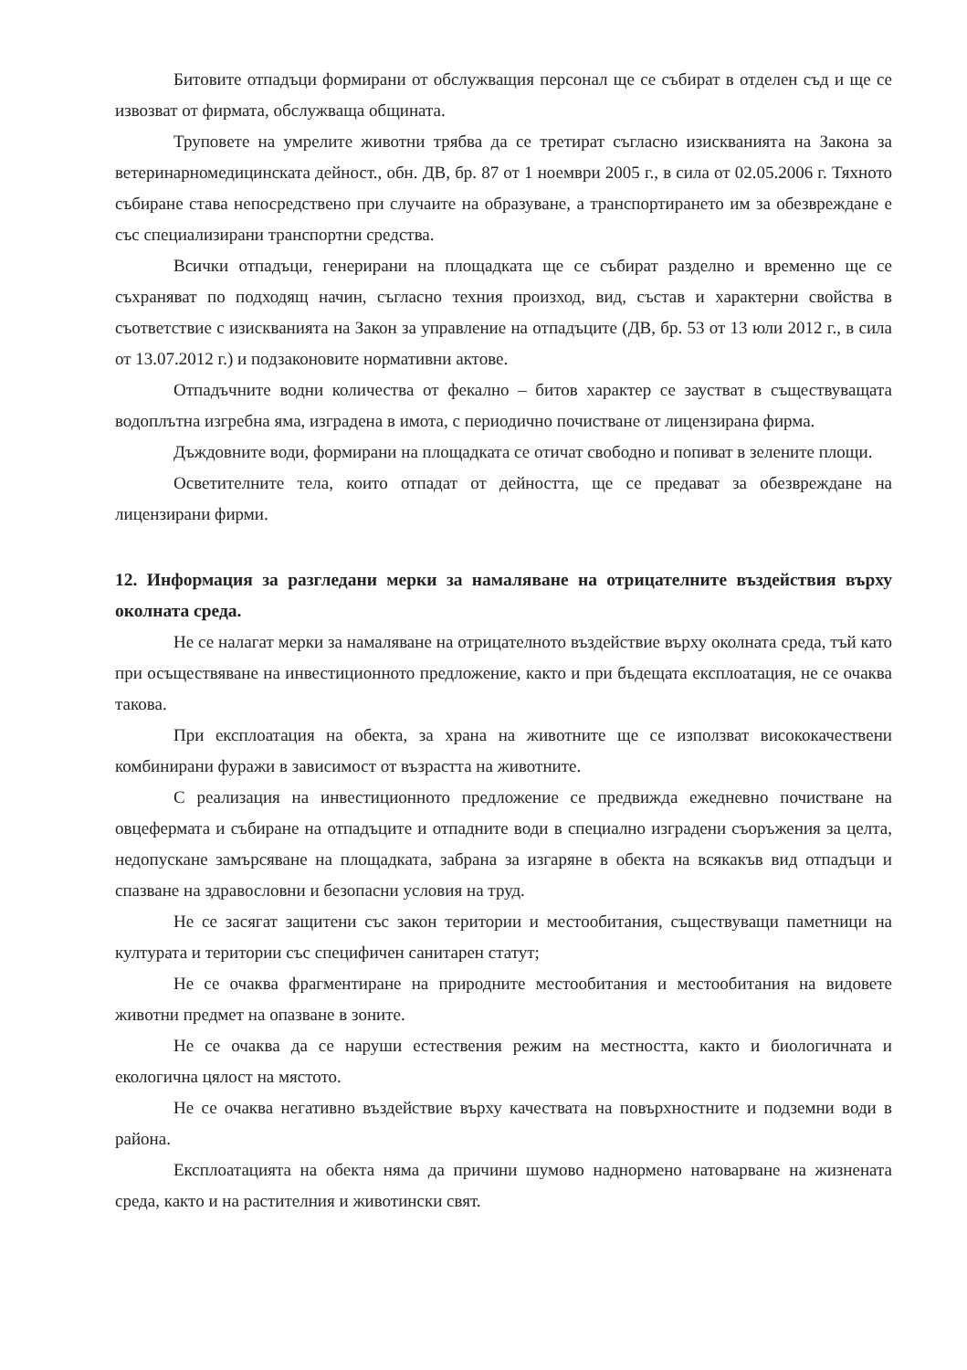Битовите отпадъци формирани от обслужващия персонал ще се събират в отделен съд и ще се извозват от фирмата, обслужваща общината.
Труповете на умрелите животни трябва да се третират съгласно изискванията на Закона за ветеринарномедицинската дейност., обн. ДВ, бр. 87 от 1 ноември 2005 г., в сила от 02.05.2006 г. Тяхното събиране става непосредствено при случаите на образуване, а транспортирането им за обезвреждане е със специализирани транспортни средства.
Всички отпадъци, генерирани на площадката ще се събират разделно и временно ще се съхраняват по подходящ начин, съгласно техния произход, вид, състав и характерни свойства в съответствие с изискванията на Закон за управление на отпадъците (ДВ, бр. 53 от 13 юли 2012 г., в сила от 13.07.2012 г.) и подзаконовите нормативни актове.
Отпадъчните водни количества от фекално – битов характер се заустват в съществуващата водоплътна изгребна яма, изградена в имота, с периодично почистване от лицензирана фирма.
Дъждовните води, формирани на площадката се отичат свободно и попиват в зелените площи.
Осветителните тела, които отпадат от дейността, ще се предават за обезвреждане на лицензирани фирми.
12. Информация за разгледани мерки за намаляване на отрицателните въздействия върху околната среда.
Не се налагат мерки за намаляване на отрицателното въздействие върху околната среда, тъй като при осъществяване на инвестиционното предложение, както и при бъдещата експлоатация, не се очаква такова.
При експлоатация на обекта, за храна на животните ще се използват висококачествени комбинирани фуражи в зависимост от възрастта на животните.
С реализация на инвестиционното предложение се предвижда ежедневно почистване на овцефермата и събиране на отпадъците и отпадните води в специално изградени съоръжения за целта, недопускане замърсяване на площадката, забрана за изгаряне в обекта на всякакъв вид отпадъци и спазване на здравословни и безопасни условия на труд.
Не се засягат защитени със закон територии и местообитания, съществуващи паметници на културата и територии със специфичен санитарен статут;
Не се очаква фрагментиране на природните местообитания и местообитания на видовете животни предмет на опазване в зоните.
Не се очаква да се наруши естествения режим на местността, както и биологичната и екологична цялост на мястото.
Не се очаква негативно въздействие върху качествата на повърхностните и подземни води в района.
Експлоатацията на обекта няма да причини шумово наднормено натоварване на жизнената среда, както и на растителния и животински свят.